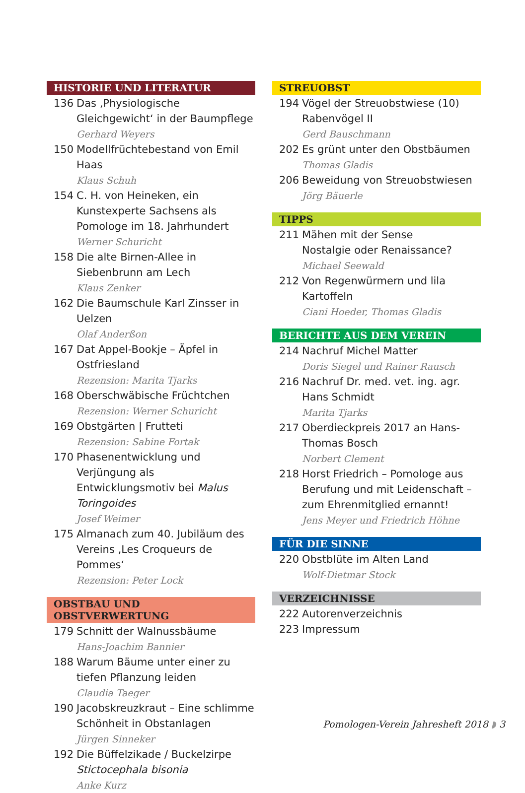HISTORIE UND LITERATUR
136 Das ‚Physiologische Gleichgewicht‘ in der Baumpflege
Gerhard Weyers
150 Modellfrüchtebestand von Emil Haas
Klaus Schuh
154 C. H. von Heineken, ein Kunstexperte Sachsens als Pomologe im 18. Jahrhundert
Werner Schuricht
158 Die alte Birnen-Allee in Siebenbrunn am Lech
Klaus Zenker
162 Die Baumschule Karl Zinsser in Uelzen
Olaf Anderßon
167 Dat Appel-Bookje – Äpfel in Ostfriesland
Rezension: Marita Tjarks
168 Oberschwäbische Früchtchen
Rezension: Werner Schuricht
169 Obstgärten | Frutteti
Rezension: Sabine Fortak
170 Phasenentwicklung und Verjüngung als Entwicklungsmotiv bei Malus Toringoides
Josef Weimer
175 Almanach zum 40. Jubiläum des Vereins ‚Les Croqueurs de Pommes‘
Rezension: Peter Lock
OBSTBAU UND OBSTVERWERTUNG
179 Schnitt der Walnussbäume
Hans-Joachim Bannier
188 Warum Bäume unter einer zu tiefen Pflanzung leiden
Claudia Taeger
190 Jacobskreuzkraut – Eine schlimme Schönheit in Obstanlagen
Jürgen Sinneker
192 Die Büffelzikade / Buckelzirpe Stictocephala bisonia
Anke Kurz
STREUOBST
194 Vögel der Streuobstwiese (10) Rabenvögel II
Gerd Bauschmann
202 Es grünt unter den Obstbäumen
Thomas Gladis
206 Beweidung von Streuobstwiesen
Jörg Bäuerle
TIPPS
211 Mähen mit der Sense
Nostalgie oder Renaissance?
Michael Seewald
212 Von Regenwürmern und lila Kartoffeln
Ciani Hoeder, Thomas Gladis
BERICHTE AUS DEM VEREIN
214 Nachruf Michel Matter
Doris Siegel und Rainer Rausch
216 Nachruf Dr. med. vet. ing. agr. Hans Schmidt
Marita Tjarks
217 Oberdieckpreis 2017 an Hans-Thomas Bosch
Norbert Clement
218 Horst Friedrich – Pomologe aus Berufung und mit Leidenschaft – zum Ehrenmitglied ernannt!
Jens Meyer und Friedrich Höhne
FÜR DIE SINNE
220 Obstblüte im Alten Land
Wolf-Dietmar Stock
VERZEICHNISSE
222 Autorenverzeichnis
223 Impressum
Pomologen-Verein Jahresheft 2018 ◗ 3